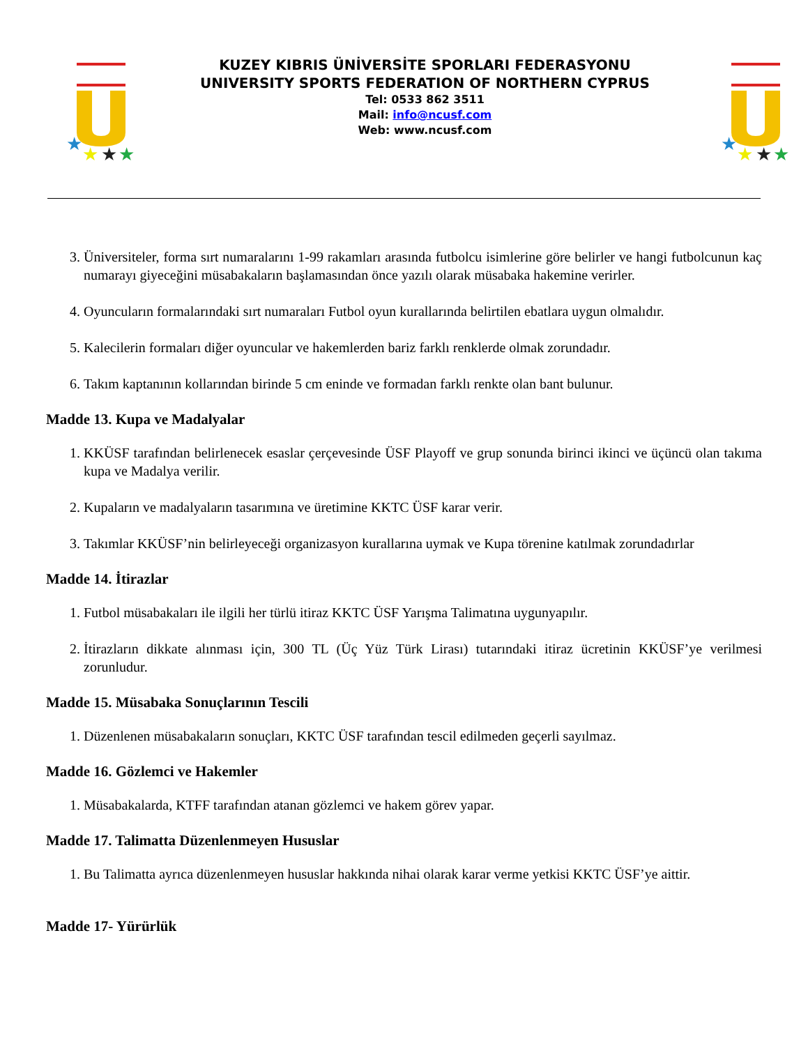★
★
★
★
KUZEY KIBRIS ÜNİVERSİTE SPORLARI FEDERASYONU
UNIVERSITY SPORTS FEDERATION OF NORTHERN CYPRUS
Tel: 0533 862 3511
Mail: info@ncusf.com
Web: www.ncusf.com
★
★
★
★
3. Üniversiteler, forma sırt numaralarını 1-99 rakamları arasında futbolcu isimlerine göre belirler ve hangi futbolcunun kaç numarayı giyeceğini müsabakaların başlamasından önce yazılı olarak müsabaka hakemine verirler.
4. Oyuncuların formalarındaki sırt numaraları Futbol oyun kurallarında belirtilen ebatlara uygun olmalıdır.
5. Kalecilerin formaları diğer oyuncular ve hakemlerden bariz farklı renklerde olmak zorundadır.
6. Takım kaptanının kollarından birinde 5 cm eninde ve formadan farklı renkte olan bant bulunur.
Madde 13. Kupa ve Madalyalar
1. KKÜSF tarafından belirlenecek esaslar çerçevesinde ÜSF Playoff ve grup sonunda birinci ikinci ve üçüncü olan takıma kupa ve Madalya verilir.
2. Kupaların ve madalyaların tasarımına ve üretimine KKTC ÜSF karar verir.
3. Takımlar KKÜSF’nin belirleyeceği organizasyon kurallarına uymak ve Kupa törenine katılmak zorundadırlar
Madde 14. İtirazlar
1. Futbol müsabakaları ile ilgili her türlü itiraz KKTC ÜSF Yarışma Talimatına uygunyapılır.
2. İtirazların dikkate alınması için, 300 TL (Üç Yüz Türk Lirası) tutarındaki itiraz ücretinin KKÜSF’ye verilmesi zorunludur.
Madde 15. Müsabaka Sonuçlarının Tescili
1. Düzenlenen müsabakaların sonuçları, KKTC ÜSF tarafından tescil edilmeden geçerli sayılmaz.
Madde 16. Gözlemci ve Hakemler
1. Müsabakalarda, KTFF tarafından atanan gözlemci ve hakem görev yapar.
Madde 17. Talimatta Düzenlenmeyen Hususlar
1. Bu Talimatta ayrıca düzenlenmeyen hususlar hakkında nihai olarak karar verme yetkisi KKTC ÜSF’ye aittir.
Madde 17- Yürürlük